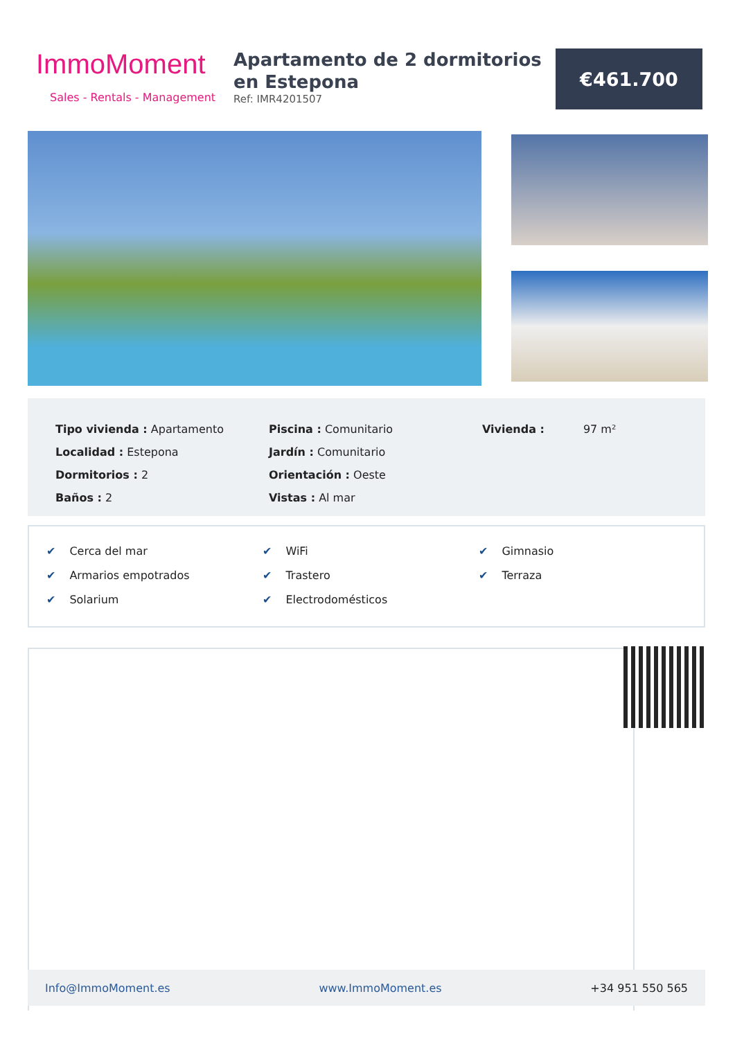ImmoMoment
Sales - Rentals - Management
Apartamento de 2 dormitorios en Estepona
Ref: IMR4201507
€461.700
Tipo vivienda : Apartamento
Localidad : Estepona
Dormitorios : 2
Baños : 2
Piscina : Comunitario
Jardín : Comunitario
Orientación : Oeste
Vistas : Al mar
Vivienda : 97 m²
✔ Cerca del mar
✔ Armarios empotrados
✔ Solarium
✔ WiFi
✔ Trastero
✔ Electrodomésticos
✔ Gimnasio
✔ Terraza
Info@ImmoMoment.es www.ImmoMoment.es +34 951 550 565